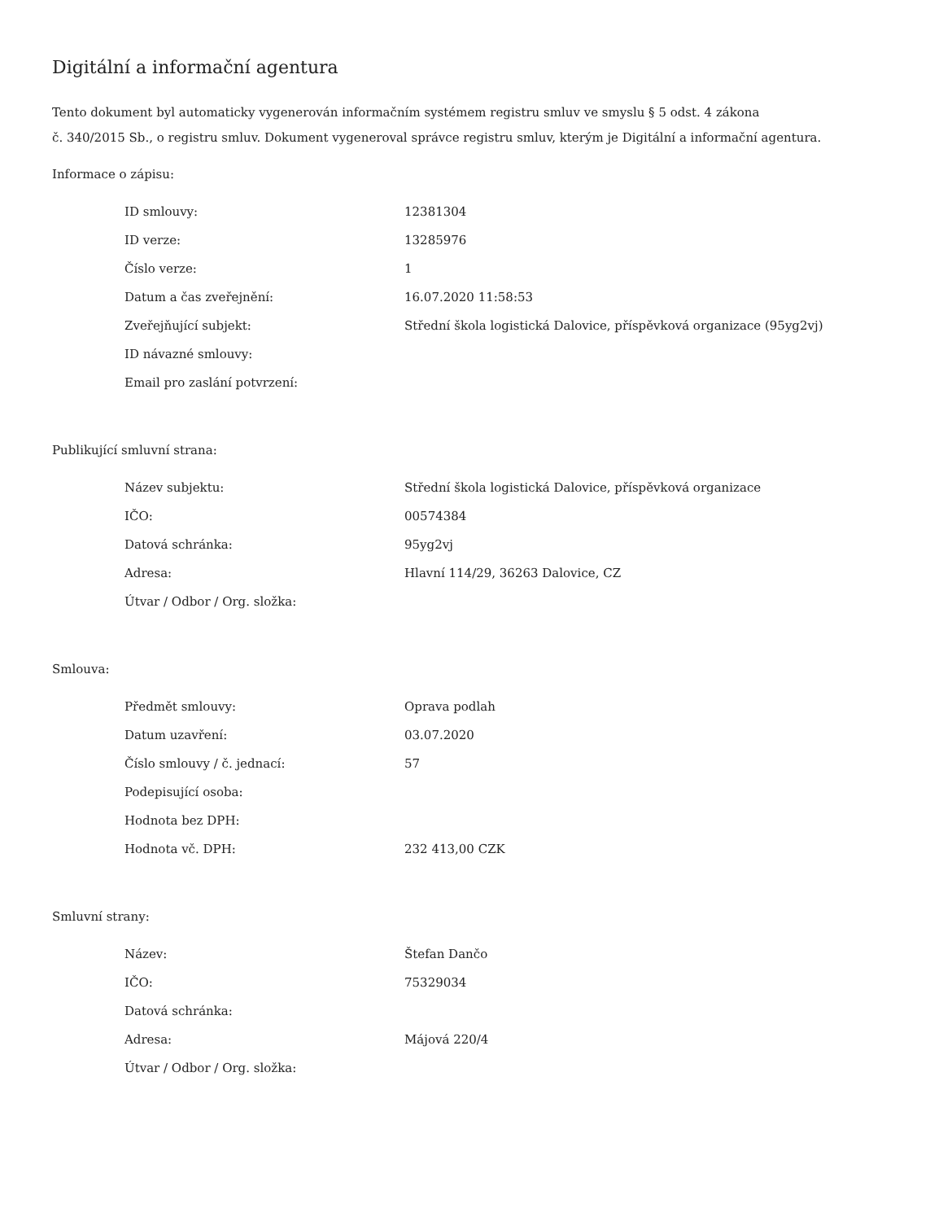Digitální a informační agentura
Tento dokument byl automaticky vygenerován informačním systémem registru smluv ve smyslu § 5 odst. 4 zákona
č. 340/2015 Sb., o registru smluv. Dokument vygeneroval správce registru smluv, kterým je Digitální a informační agentura.
Informace o zápisu:
| ID smlouvy: | 12381304 |
| ID verze: | 13285976 |
| Číslo verze: | 1 |
| Datum a čas zveřejnění: | 16.07.2020 11:58:53 |
| Zveřejňující subjekt: | Střední škola logistická Dalovice, příspěvková organizace (95yg2vj) |
| ID návazné smlouvy: | |
| Email pro zaslání potvrzení: | |
Publikující smluvní strana:
| Název subjektu: | Střední škola logistická Dalovice, příspěvková organizace |
| IČO: | 00574384 |
| Datová schránka: | 95yg2vj |
| Adresa: | Hlavní 114/29, 36263 Dalovice, CZ |
| Útvar / Odbor / Org. složka: | |
Smlouva:
| Předmět smlouvy: | Oprava podlah |
| Datum uzavření: | 03.07.2020 |
| Číslo smlouvy / č. jednací: | 57 |
| Podepisující osoba: | |
| Hodnota bez DPH: | |
| Hodnota vč. DPH: | 232 413,00 CZK |
Smluvní strany:
| Název: | Štefan Dančo |
| IČO: | 75329034 |
| Datová schránka: | |
| Adresa: | Májová 220/4 |
| Útvar / Odbor / Org. složka: | |